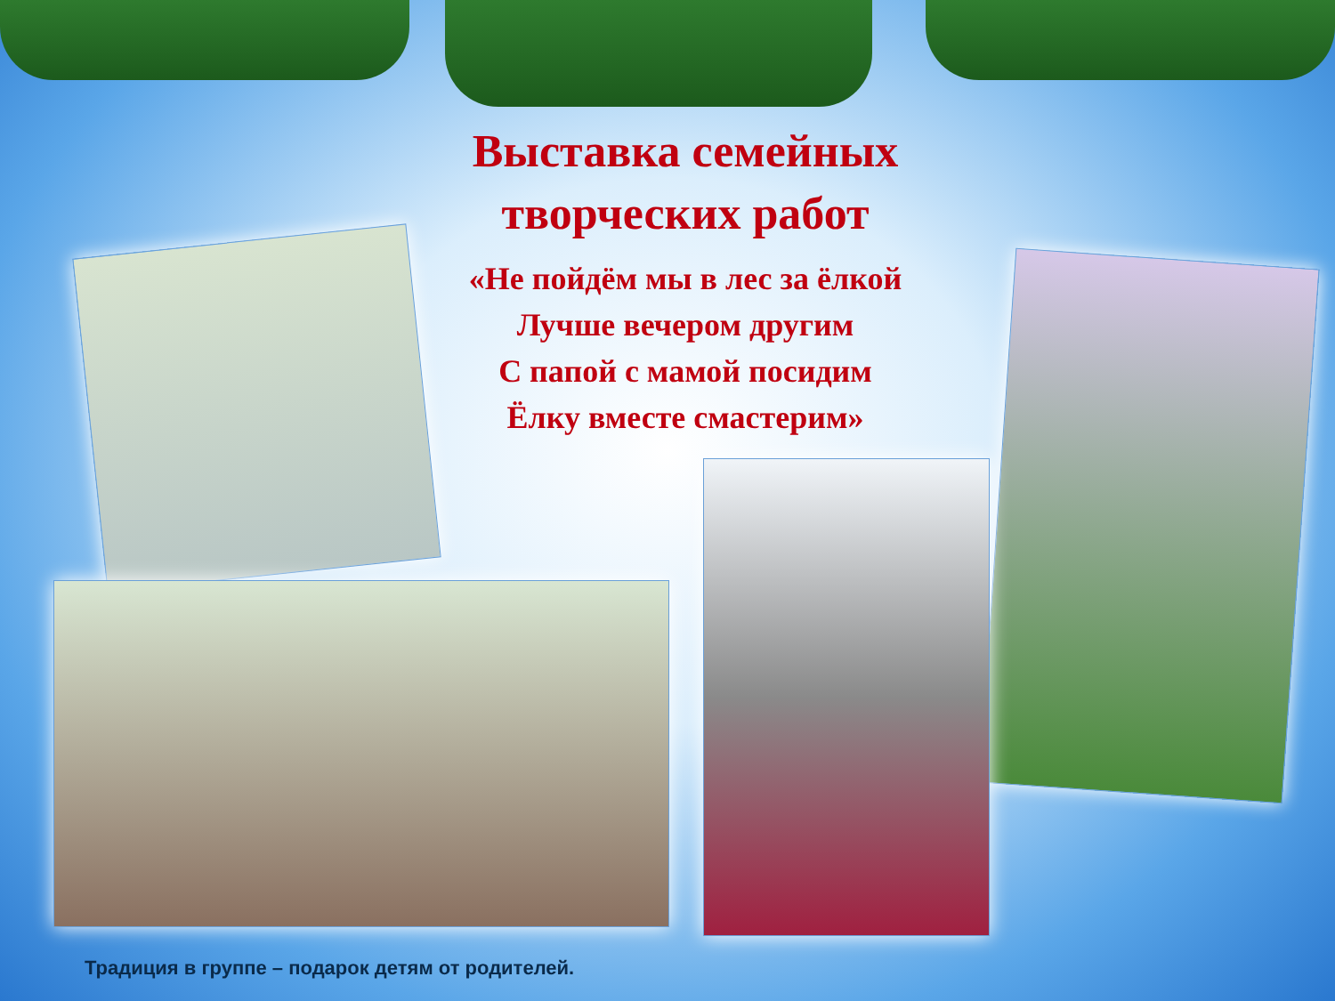Выставка семейных творческих работ
«Не пойдём мы в лес за ёлкой
Лучше вечером другим
С папой с мамой посидим
Ёлку вместе смастерим»
Традиция в группе – подарок детям от родителей.